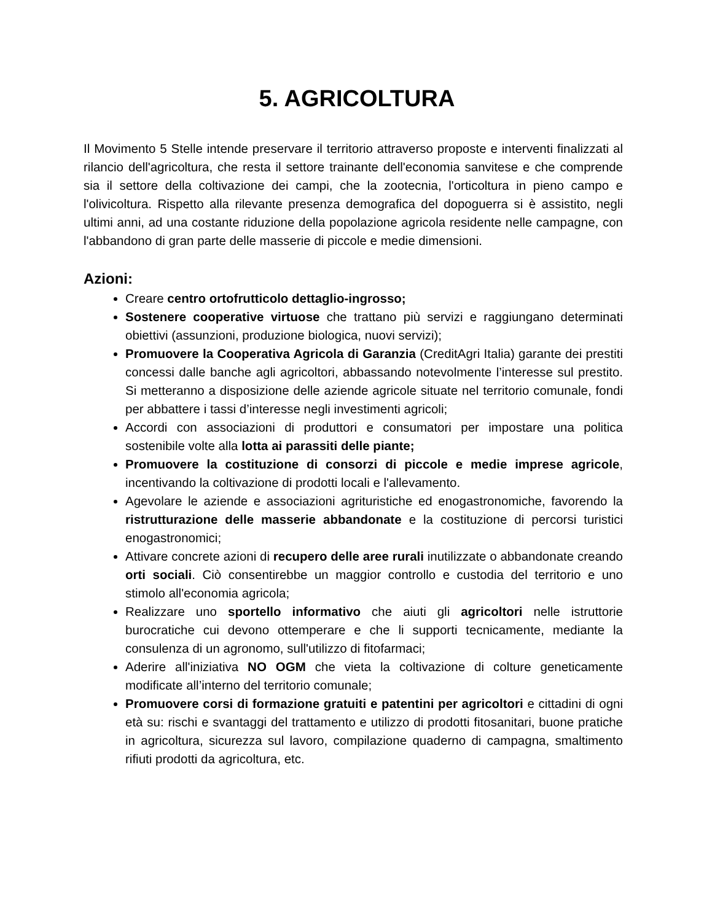5. AGRICOLTURA
Il Movimento 5 Stelle intende preservare il territorio attraverso proposte e interventi finalizzati al rilancio dell'agricoltura, che resta il settore trainante dell'economia sanvitese e che comprende sia il settore della coltivazione dei campi, che la zootecnia, l'orticoltura in pieno campo e l'olivicoltura. Rispetto alla rilevante presenza demografica del dopoguerra si è assistito, negli ultimi anni, ad una costante riduzione della popolazione agricola residente nelle campagne, con l'abbandono di gran parte delle masserie di piccole e medie dimensioni.
Azioni:
Creare centro ortofrutticolo dettaglio-ingrosso;
Sostenere cooperative virtuose che trattano più servizi e raggiungano determinati obiettivi (assunzioni, produzione biologica, nuovi servizi);
Promuovere la Cooperativa Agricola di Garanzia (CreditAgri Italia) garante dei prestiti concessi dalle banche agli agricoltori, abbassando notevolmente l’interesse sul prestito. Si metteranno a disposizione delle aziende agricole situate nel territorio comunale, fondi per abbattere i tassi d’interesse negli investimenti agricoli;
Accordi con associazioni di produttori e consumatori per impostare una politica sostenibile volte alla lotta ai parassiti delle piante;
Promuovere la costituzione di consorzi di piccole e medie imprese agricole, incentivando la coltivazione di prodotti locali e l'allevamento.
Agevolare le aziende e associazioni agrituristiche ed enogastronomiche, favorendo la ristrutturazione delle masserie abbandonate e la costituzione di percorsi turistici enogastronomici;
Attivare concrete azioni di recupero delle aree rurali inutilizzate o abbandonate creando orti sociali. Ciò consentirebbe un maggior controllo e custodia del territorio e uno stimolo all'economia agricola;
Realizzare uno sportello informativo che aiuti gli agricoltori nelle istruttorie burocratiche cui devono ottemperare e che li supporti tecnicamente, mediante la consulenza di un agronomo, sull'utilizzo di fitofarmaci;
Aderire all'iniziativa NO OGM che vieta la coltivazione di colture geneticamente modificate all’interno del territorio comunale;
Promuovere corsi di formazione gratuiti e patentini per agricoltori e cittadini di ogni età su: rischi e svantaggi del trattamento e utilizzo di prodotti fitosanitari, buone pratiche in agricoltura, sicurezza sul lavoro, compilazione quaderno di campagna, smaltimento rifiuti prodotti da agricoltura, etc.